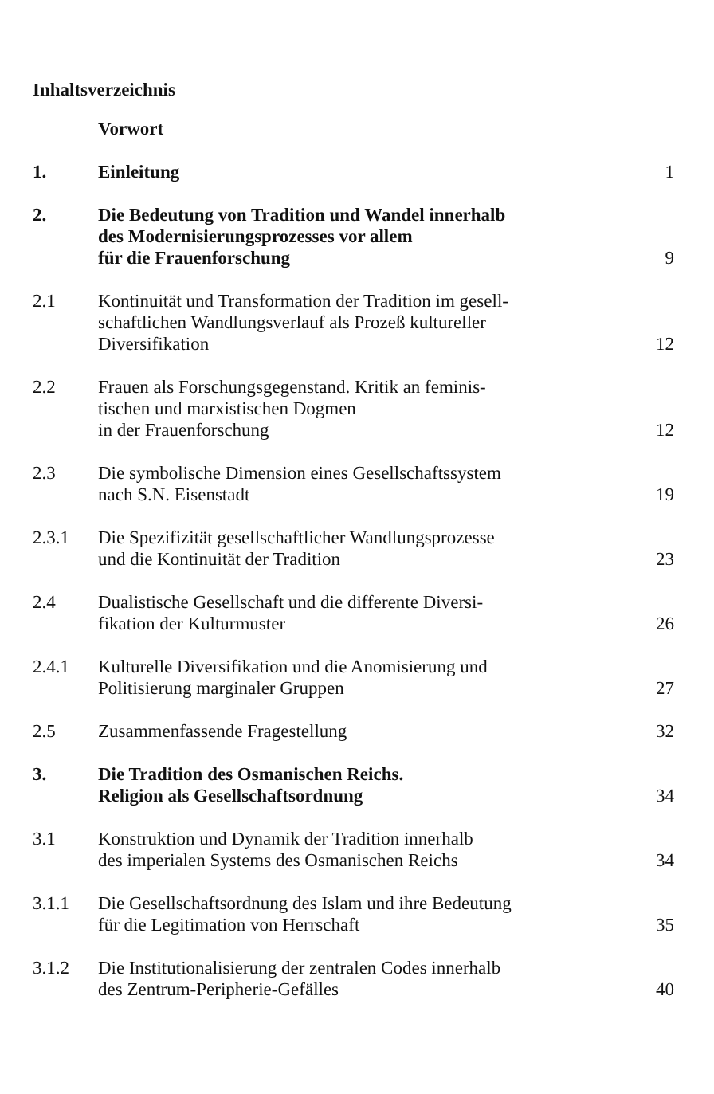Inhaltsverzeichnis
| | Vorwort | |
| 1. | Einleitung | 1 |
| 2. | Die Bedeutung von Tradition und Wandel innerhalb des Modernisierungsprozesses vor allem für die Frauenforschung | 9 |
| 2.1 | Kontinuität und Transformation der Tradition im gesell- schaftlichen Wandlungsverlauf als Prozeß kultureller Diversifikation | 12 |
| 2.2 | Frauen als Forschungsgegenstand. Kritik an feminis- tischen und marxistischen Dogmen in der Frauenforschung | 12 |
| 2.3 | Die symbolische Dimension eines Gesellschaftssystem nach S.N. Eisenstadt | 19 |
| 2.3.1 | Die Spezifizität gesellschaftlicher Wandlungsprozesse und die Kontinuität der Tradition | 23 |
| 2.4 | Dualistische Gesellschaft und die differente Diversi- fikation der Kulturmuster | 26 |
| 2.4.1 | Kulturelle Diversifikation und die Anomisierung und Politisierung marginaler Gruppen | 27 |
| 2.5 | Zusammenfassende Fragestellung | 32 |
| 3. | Die Tradition des Osmanischen Reichs. Religion als Gesellschaftsordnung | 34 |
| 3.1 | Konstruktion und Dynamik der Tradition innerhalb des imperialen Systems des Osmanischen Reichs | 34 |
| 3.1.1 | Die Gesellschaftsordnung des Islam und ihre Bedeutung für die Legitimation von Herrschaft | 35 |
| 3.1.2 | Die Institutionalisierung der zentralen Codes innerhalb des Zentrum-Peripherie-Gefälles | 40 |